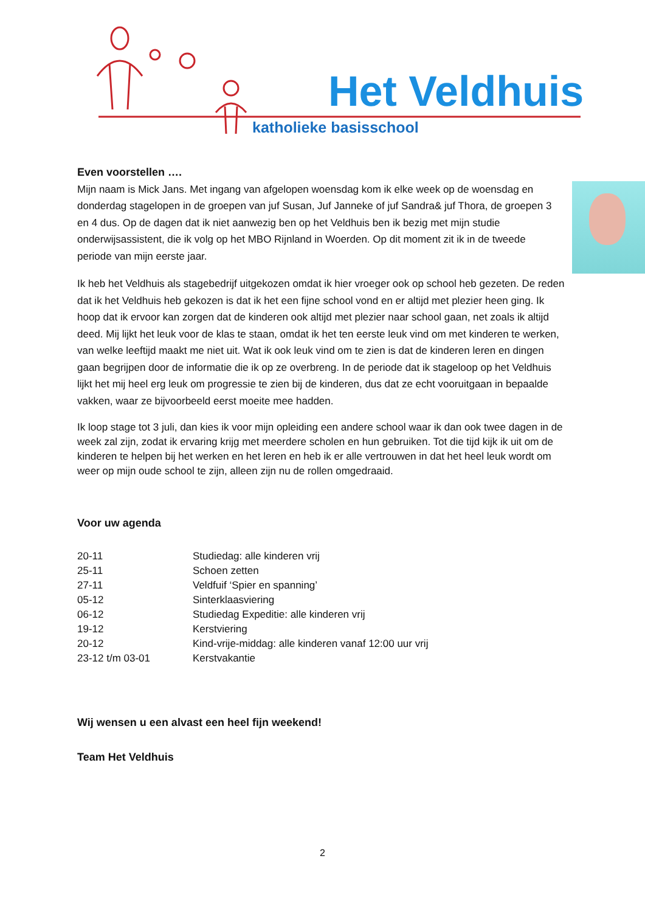Het Veldhuis
katholieke basisschool
Even voorstellen ….
Mijn naam is Mick Jans. Met ingang van afgelopen woensdag kom ik elke week op de woensdag en donderdag stagelopen in de groepen van juf Susan, Juf Janneke of juf Sandra& juf Thora, de groepen 3 en 4 dus. Op de dagen dat ik niet aanwezig ben op het Veldhuis ben ik bezig met mijn studie onderwijsassistent, die ik volg op het MBO Rijnland in Woerden. Op dit moment zit ik in de tweede periode van mijn eerste jaar.
Ik heb het Veldhuis als stagebedrijf uitgekozen omdat ik hier vroeger ook op school heb gezeten. De reden dat ik het Veldhuis heb gekozen is dat ik het een fijne school vond en er altijd met plezier heen ging. Ik hoop dat ik ervoor kan zorgen dat de kinderen ook altijd met plezier naar school gaan, net zoals ik altijd deed. Mij lijkt het leuk voor de klas te staan, omdat ik het ten eerste leuk vind om met kinderen te werken, van welke leeftijd maakt me niet uit. Wat ik ook leuk vind om te zien is dat de kinderen leren en dingen gaan begrijpen door de informatie die ik op ze overbreng. In de periode dat ik stageloop op het Veldhuis lijkt het mij heel erg leuk om progressie te zien bij de kinderen, dus dat ze echt vooruitgaan in bepaalde vakken, waar ze bijvoorbeeld eerst moeite mee hadden.
Ik loop stage tot 3 juli, dan kies ik voor mijn opleiding een andere school waar ik dan ook twee dagen in de week zal zijn, zodat ik ervaring krijg met meerdere scholen en hun gebruiken. Tot die tijd kijk ik uit om de kinderen te helpen bij het werken en het leren en heb ik er alle vertrouwen in dat het heel leuk wordt om weer op mijn oude school te zijn, alleen zijn nu de rollen omgedraaid.
Voor uw agenda
| 20-11 | Studiedag: alle kinderen vrij |
| 25-11 | Schoen zetten |
| 27-11 | Veldfuif ‘Spier en spanning’ |
| 05-12 | Sinterklaasviering |
| 06-12 | Studiedag Expeditie: alle kinderen vrij |
| 19-12 | Kerstviering |
| 20-12 | Kind-vrije-middag: alle kinderen vanaf 12:00 uur vrij |
| 23-12 t/m 03-01 | Kerstvakantie |
Wij wensen u een alvast een heel fijn weekend!
Team Het Veldhuis
2